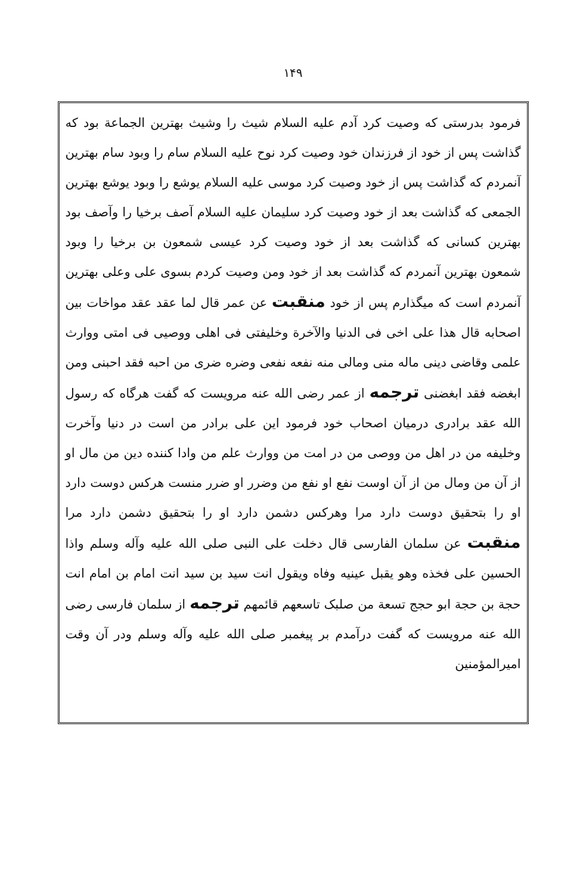۱۴۹
فرمود بدرستی که وصیت کرد آدم علیه السلام شیث را وشیث بهترین الجماعة بود که گذاشت پس از خود از فرزندان خود وصیت کرد نوح علیه السلام سام را وبود سام بهترین آنمردم که گذاشت پس از خود وصیت کرد موسی علیه السلام یوشع را وبود یوشع بهترین الجمعی که گذاشت بعد از خود وصیت کرد سلیمان علیه السلام آصف برخیا را وآصف بود بهترین کسانی که گذاشت بعد از خود وصیت کرد عیسی شمعون بن برخیا را وبود شمعون بهترین آنمردم که گذاشت بعد از خود ومن وصیت کردم بسوی علی وعلی بهترین آنمردم است که میگذارم پس از خود منقبت عن عمر قال لما عقد عقد مواخات بین اصحابه قال هذا علی اخی فی الدنیا والآخرة وخلیفتی فی اهلی ووصیی فی امتی ووارث علمی وقاضی دینی ماله منی ومالی منه نفعه نفعی وضره ضری من احبه فقد احبنی ومن ابغضه فقد ابغضنی ترجمه از عمر رضی الله عنه مرویست که گفت هرگاه که رسول الله عقد برادری درمیان اصحاب خود فرمود این علی برادر من است در دنیا وآخرت وخلیفه من در اهل من ووصی من در امت من ووارث علم من وادا کننده دین من مال او از آن من ومال من از آن اوست نفع او نفع من وضرر او ضرر منست هرکس دوست دارد او را بتحقیق دوست دارد مرا وهرکس دشمن دارد او را بتحقیق دشمن دارد مرا منقبت عن سلمان الفارسی قال دخلت علی النبی صلی الله علیه وآله وسلم واذا الحسین علی فخذه وهو یقبل عینیه وفاه ویقول انت سید بن سید انت امام بن امام انت حجة بن حجة ابو حجج تسعة من صلبک تاسعهم قائمهم ترجمه از سلمان فارسی رضی الله عنه مرویست که گفت درآمدم بر پیغمبر صلی الله علیه وآله وسلم ودر آن وقت امیرالمؤمنین